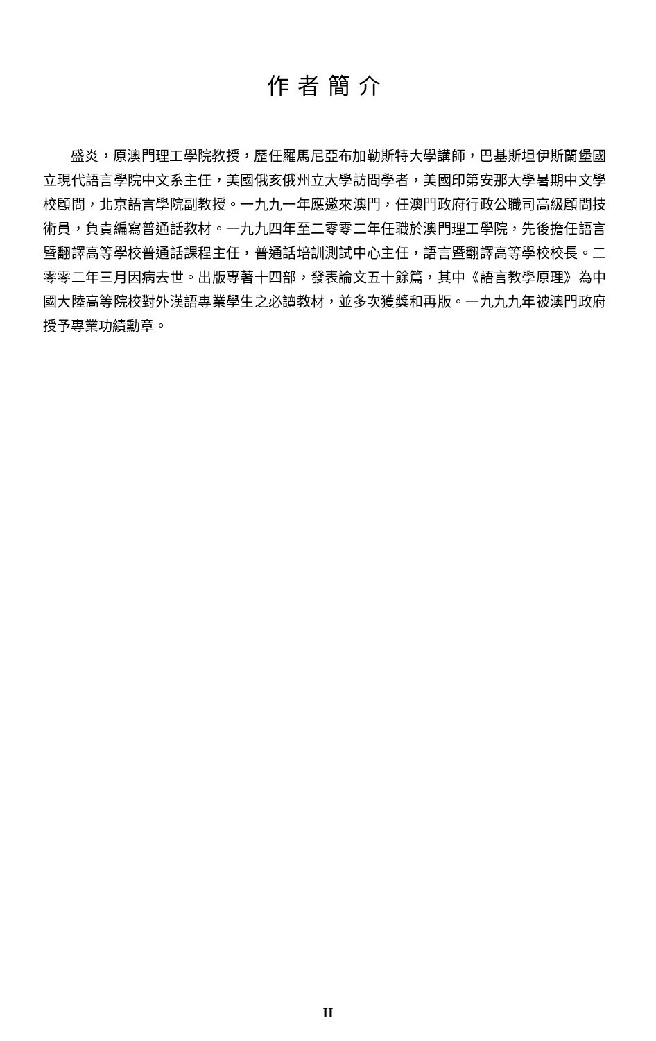作者簡介
盛炎，原澳門理工學院教授，歷任羅馬尼亞布加勒斯特大學講師，巴基斯坦伊斯蘭堡國立現代語言學院中文系主任，美國俄亥俄州立大學訪問學者，美國印第安那大學暑期中文學校顧問，北京語言學院副教授。一九九一年應邀來澳門，任澳門政府行政公職司高級顧問技術員，負責編寫普通話教材。一九九四年至二零零二年任職於澳門理工學院，先後擔任語言暨翻譯高等學校普通話課程主任，普通話培訓測試中心主任，語言暨翻譯高等學校校長。二零零二年三月因病去世。出版專著十四部，發表論文五十餘篇，其中《語言教學原理》為中國大陸高等院校對外漢語專業學生之必讀教材，並多次獲獎和再版。一九九九年被澳門政府授予專業功績勳章。
II